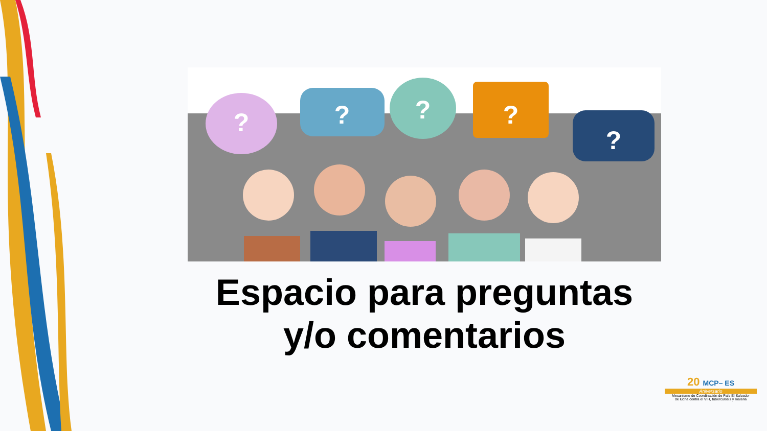?
?
?
?
?
Espacio para preguntas
y/o comentarios
20 MCP– ES
Aniversario
Mecanismo de Coordinación de País El Salvador
de lucha contra el VIH, tuberculosis y malaria